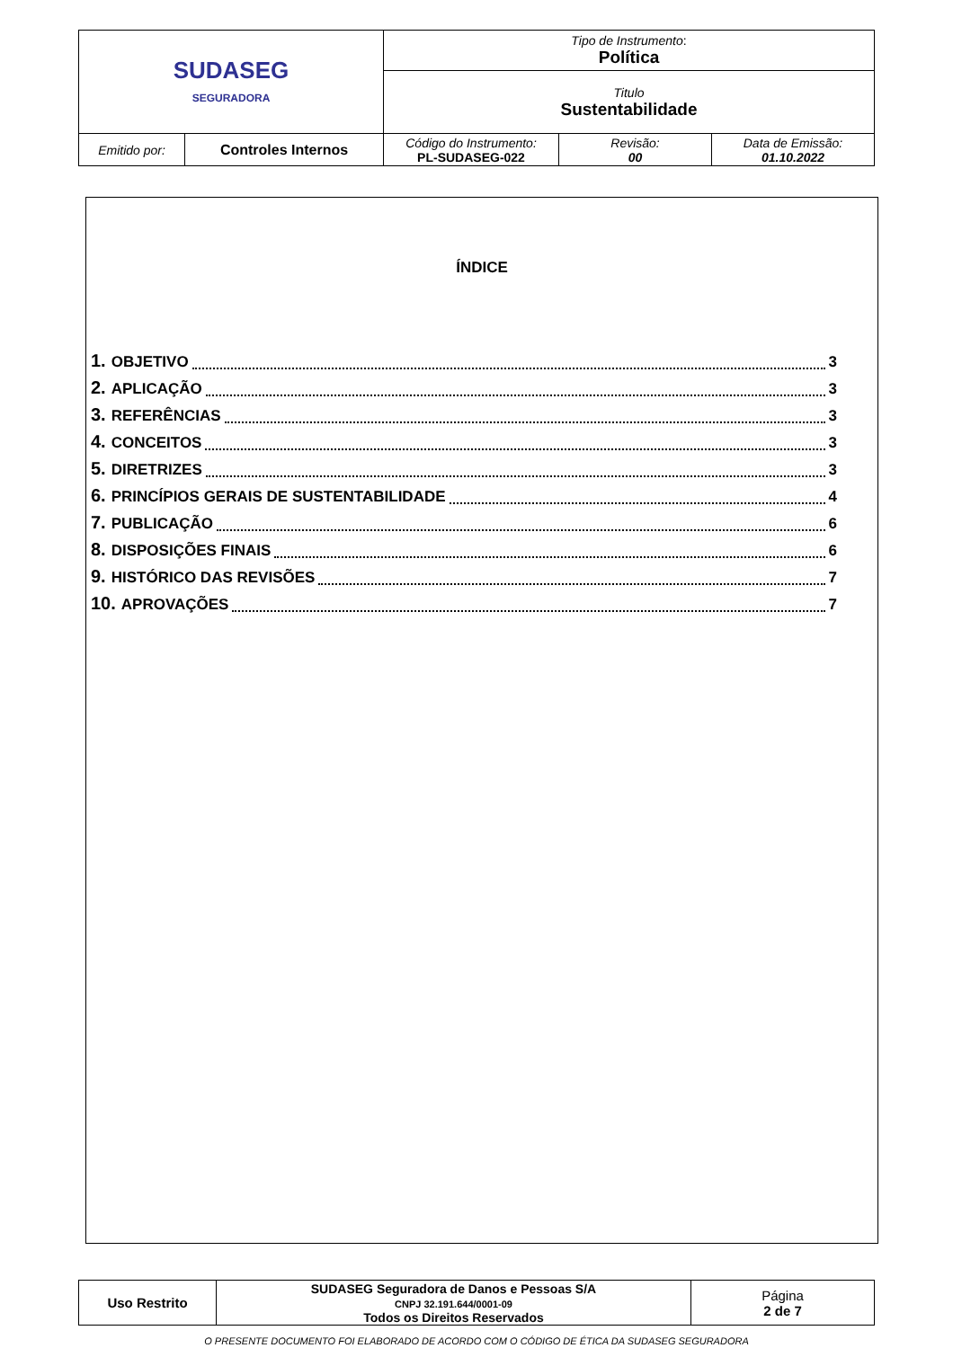| SUDASEG SEGURADORA | | Tipo de Instrumento : Política | | |
| | | Titulo Sustentabilidade | | |
| Emitido por: | Controles Internos | Código do Instrumento: PL-SUDASEG-022 | Revisão: 00 | Data de Emissão: 01.10.2022 |
ÍNDICE
1. OBJETIVO 3
2. APLICAÇÃO 3
3. REFERÊNCIAS 3
4. CONCEITOS 3
5. DIRETRIZES 3
6. PRINCÍPIOS GERAIS DE SUSTENTABILIDADE 4
7. PUBLICAÇÃO 6
8. DISPOSIÇÕES FINAIS 6
9. HISTÓRICO DAS REVISÕES 7
10. APROVAÇÕES 7
| Uso Restrito | SUDASEG Seguradora de Danos e Pessoas S/A CNPJ 32.191.644/0001-09 Todos os Direitos Reservados | Página 2 de 7 |
O PRESENTE DOCUMENTO FOI ELABORADO DE ACORDO COM O CÓDIGO DE ÉTICA DA SUDASEG SEGURADORA